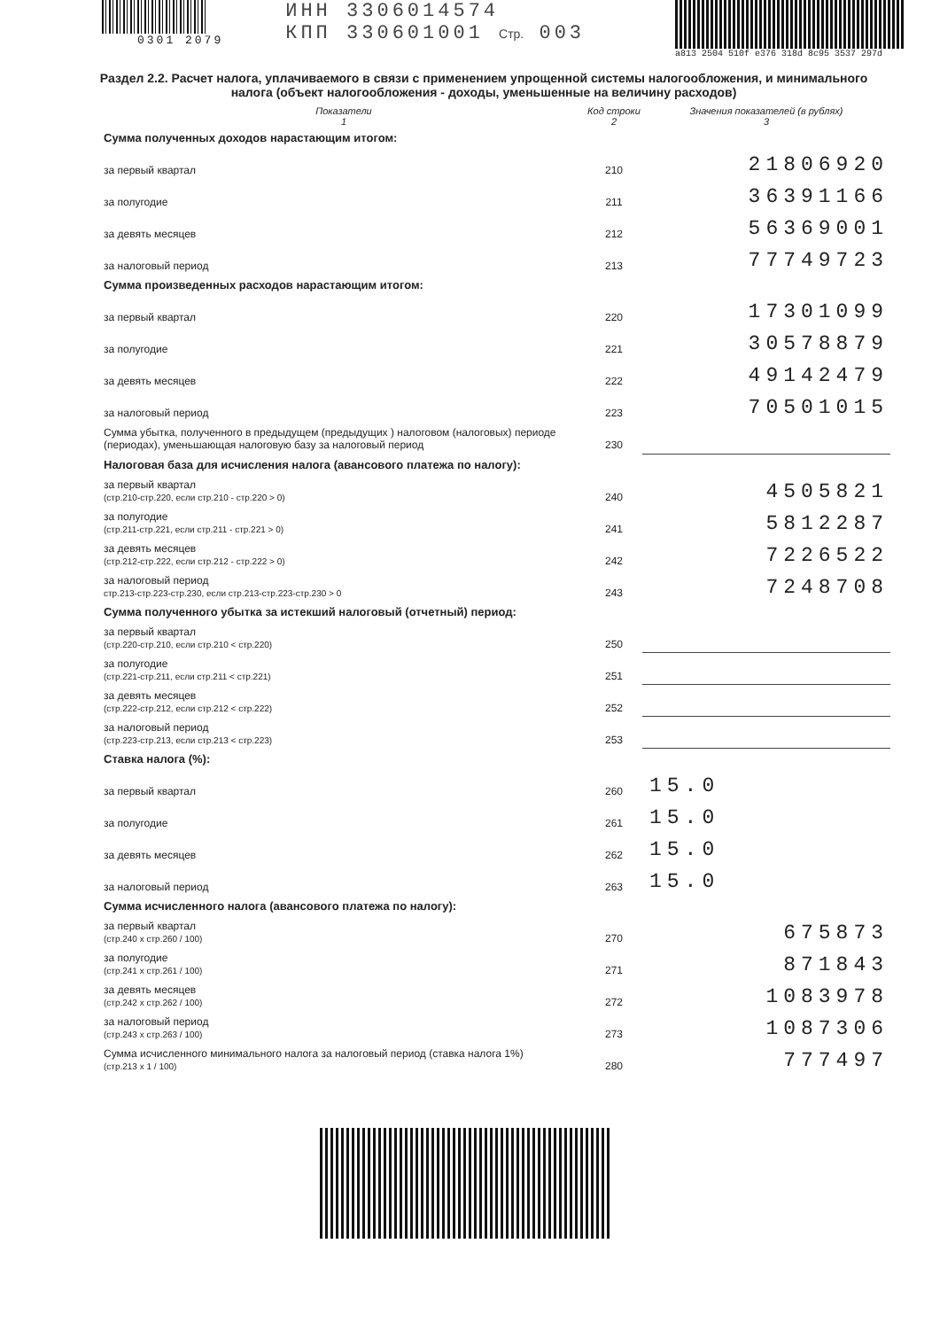0301 2079
ИНН 3306014574
КПП 330601001 Стр. 003
a813 2504 510f e376 318d 8c95 3537 297d
Раздел 2.2. Расчет налога, уплачиваемого в связи с применением упрощенной системы налогообложения, и минимального налога (объект налогообложения - доходы, уменьшенные на величину расходов)
| Показатели 1 | Код строки 2 | Значения показателей (в рублях) 3 |
| --- | --- | --- |
| Сумма полученных доходов нарастающим итогом: | | |
| за первый квартал | 210 | 21806920 |
| за полугодие | 211 | 36391166 |
| за девять месяцев | 212 | 56369001 |
| за налоговый период | 213 | 77749723 |
| Сумма произведенных расходов нарастающим итогом: | | |
| за первый квартал | 220 | 17301099 |
| за полугодие | 221 | 30578879 |
| за девять месяцев | 222 | 49142479 |
| за налоговый период | 223 | 70501015 |
| Сумма убытка, полученного в предыдущем (предыдущих ) налоговом (налоговых) периоде (периодах), уменьшающая налоговую базу за налоговый период | 230 | |
| Налоговая база для исчисления налога (авансового платежа по налогу): | | |
| за первый квартал (стр.210-стр.220, если стр.210 - стр.220 > 0) | 240 | 4505821 |
| за полугодие (стр.211-стр.221, если стр.211 - стр.221 > 0) | 241 | 5812287 |
| за девять месяцев (стр.212-стр.222, если стр.212 - стр.222 > 0) | 242 | 7226522 |
| за налоговый период стр.213-стр.223-стр.230, если стр.213-стр.223-стр.230 > 0 | 243 | 7248708 |
| Сумма полученного убытка за истекший налоговый (отчетный) период: | | |
| за первый квартал (стр.220-стр.210, если стр.210 < стр.220) | 250 | |
| за полугодие (стр.221-стр.211, если стр.211 < стр.221) | 251 | |
| за девять месяцев (стр.222-стр.212, если стр.212 < стр.222) | 252 | |
| за налоговый период (стр.223-стр.213, если стр.213 < стр.223) | 253 | |
| Ставка налога (%): | | |
| за первый квартал | 260 | 15.0 |
| за полугодие | 261 | 15.0 |
| за девять месяцев | 262 | 15.0 |
| за налоговый период | 263 | 15.0 |
| Сумма исчисленного налога (авансового платежа по налогу): | | |
| за первый квартал (стр.240 х стр.260 / 100) | 270 | 675873 |
| за полугодие (стр.241 х стр.261 / 100) | 271 | 871843 |
| за девять месяцев (стр.242 х стр.262 / 100) | 272 | 1083978 |
| за налоговый период (стр.243 х стр.263 / 100) | 273 | 1087306 |
| Сумма исчисленного минимального налога за налоговый период (ставка налога 1%) (стр.213 х 1 / 100) | 280 | 777497 |